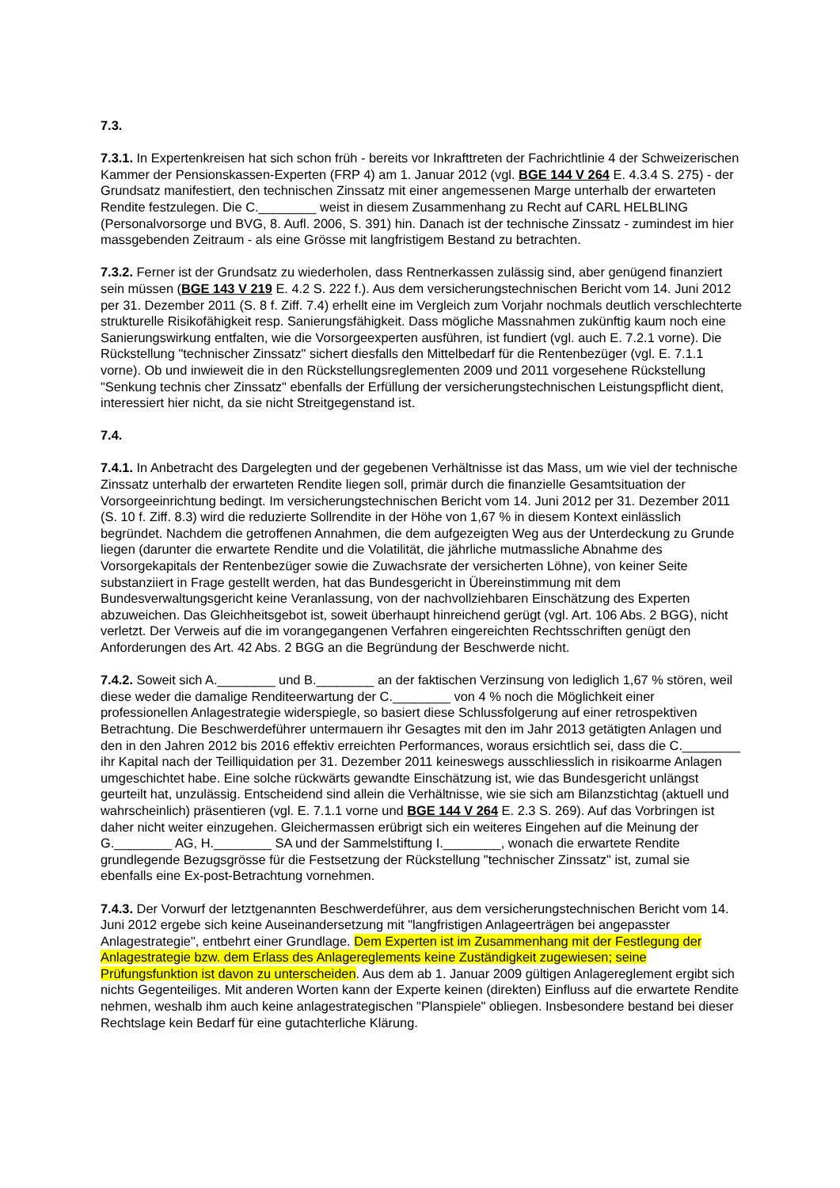7.3.
7.3.1. In Expertenkreisen hat sich schon früh - bereits vor Inkrafttreten der Fachrichtlinie 4 der Schweizerischen Kammer der Pensionskassen-Experten (FRP 4) am 1. Januar 2012 (vgl. BGE 144 V 264 E. 4.3.4 S. 275) - der Grundsatz manifestiert, den technischen Zinssatz mit einer angemessenen Marge unterhalb der erwarteten Rendite festzulegen. Die C.________ weist in diesem Zusammenhang zu Recht auf CARL HELBLING (Personalvorsorge und BVG, 8. Aufl. 2006, S. 391) hin. Danach ist der technische Zinssatz - zumindest im hier massgebenden Zeitraum - als eine Grösse mit langfristigem Bestand zu betrachten.
7.3.2. Ferner ist der Grundsatz zu wiederholen, dass Rentnerkassen zulässig sind, aber genügend finanziert sein müssen (BGE 143 V 219 E. 4.2 S. 222 f.). Aus dem versicherungstechnischen Bericht vom 14. Juni 2012 per 31. Dezember 2011 (S. 8 f. Ziff. 7.4) erhellt eine im Vergleich zum Vorjahr nochmals deutlich verschlechterte strukturelle Risikofähigkeit resp. Sanierungsfähigkeit. Dass mögliche Massnahmen zukünftig kaum noch eine Sanierungswirkung entfalten, wie die Vorsorgeexperten ausführen, ist fundiert (vgl. auch E. 7.2.1 vorne). Die Rückstellung "technischer Zinssatz" sichert diesfalls den Mittelbedarf für die Rentenbezüger (vgl. E. 7.1.1 vorne). Ob und inwieweit die in den Rückstellungsreglementen 2009 und 2011 vorgesehene Rückstellung "Senkung technis cher Zinssatz" ebenfalls der Erfüllung der versicherungstechnischen Leistungspflicht dient, interessiert hier nicht, da sie nicht Streitgegenstand ist.
7.4.
7.4.1. In Anbetracht des Dargelegten und der gegebenen Verhältnisse ist das Mass, um wie viel der technische Zinssatz unterhalb der erwarteten Rendite liegen soll, primär durch die finanzielle Gesamtsituation der Vorsorgeeinrichtung bedingt. Im versicherungstechnischen Bericht vom 14. Juni 2012 per 31. Dezember 2011 (S. 10 f. Ziff. 8.3) wird die reduzierte Sollrendite in der Höhe von 1,67 % in diesem Kontext einlässlich begründet. Nachdem die getroffenen Annahmen, die dem aufgezeigten Weg aus der Unterdeckung zu Grunde liegen (darunter die erwartete Rendite und die Volatilität, die jährliche mutmassliche Abnahme des Vorsorgekapitals der Rentenbezüger sowie die Zuwachsrate der versicherten Löhne), von keiner Seite substanziiert in Frage gestellt werden, hat das Bundesgericht in Übereinstimmung mit dem Bundesverwaltungsgericht keine Veranlassung, von der nachvollziehbaren Einschätzung des Experten abzuweichen. Das Gleichheitsgebot ist, soweit überhaupt hinreichend gerügt (vgl. Art. 106 Abs. 2 BGG), nicht verletzt. Der Verweis auf die im vorangegangenen Verfahren eingereichten Rechtsschriften genügt den Anforderungen des Art. 42 Abs. 2 BGG an die Begründung der Beschwerde nicht.
7.4.2. Soweit sich A.________ und B.________ an der faktischen Verzinsung von lediglich 1,67 % stören, weil diese weder die damalige Renditeerwartung der C.________ von 4 % noch die Möglichkeit einer professionellen Anlagestrategie widerspiegle, so basiert diese Schlussfolgerung auf einer retrospektiven Betrachtung. Die Beschwerdeführer untermauern ihr Gesagtes mit den im Jahr 2013 getätigten Anlagen und den in den Jahren 2012 bis 2016 effektiv erreichten Performances, woraus ersichtlich sei, dass die C.________ ihr Kapital nach der Teilliquidation per 31. Dezember 2011 keineswegs ausschliesslich in risikoarme Anlagen umgeschichtet habe. Eine solche rückwärts gewandte Einschätzung ist, wie das Bundesgericht unlängst geurteilt hat, unzulässig. Entscheidend sind allein die Verhältnisse, wie sie sich am Bilanzstichtag (aktuell und wahrscheinlich) präsentieren (vgl. E. 7.1.1 vorne und BGE 144 V 264 E. 2.3 S. 269). Auf das Vorbringen ist daher nicht weiter einzugehen. Gleichermassen erübrigt sich ein weiteres Eingehen auf die Meinung der G.________ AG, H.________ SA und der Sammelstiftung I.________, wonach die erwartete Rendite grundlegende Bezugsgrösse für die Festsetzung der Rückstellung "technischer Zinssatz" ist, zumal sie ebenfalls eine Ex-post-Betrachtung vornehmen.
7.4.3. Der Vorwurf der letztgenannten Beschwerdeführer, aus dem versicherungstechnischen Bericht vom 14. Juni 2012 ergebe sich keine Auseinandersetzung mit "langfristigen Anlageerträgen bei angepasster Anlagestrategie", entbehrt einer Grundlage. Dem Experten ist im Zusammenhang mit der Festlegung der Anlagestrategie bzw. dem Erlass des Anlagereglements keine Zuständigkeit zugewiesen; seine Prüfungsfunktion ist davon zu unterscheiden. Aus dem ab 1. Januar 2009 gültigen Anlagereglement ergibt sich nichts Gegenteiliges. Mit anderen Worten kann der Experte keinen (direkten) Einfluss auf die erwartete Rendite nehmen, weshalb ihm auch keine anlagestrategischen "Planspiele" obliegen. Insbesondere bestand bei dieser Rechtslage kein Bedarf für eine gutachterliche Klärung.